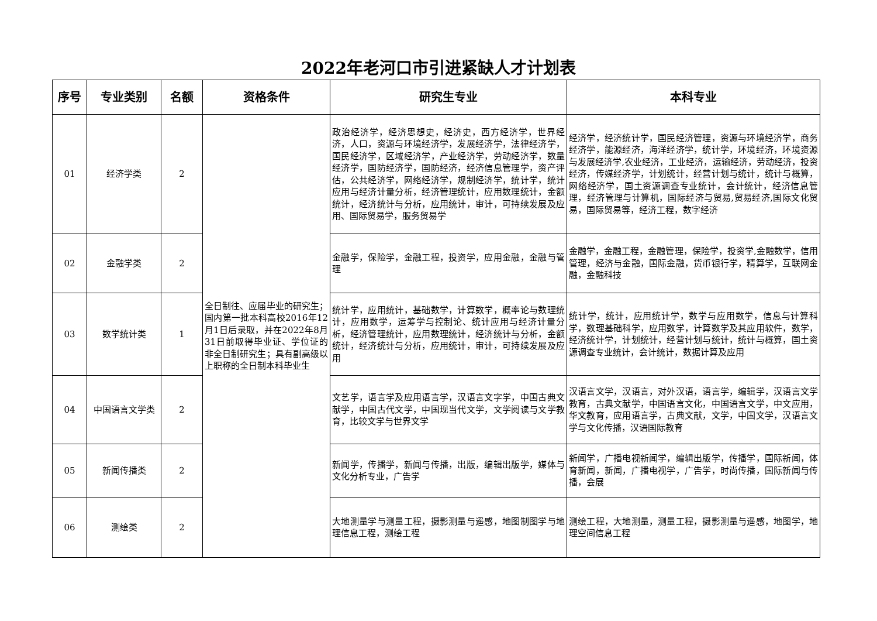2022年老河口市引进紧缺人才计划表
| 序号 | 专业类别 | 名额 | 资格条件 | 研究生专业 | 本科专业 |
| --- | --- | --- | --- | --- | --- |
| 01 | 经济学类 | 2 | 全日制往、应届毕业的研究生；国内第一批本科高校2016年12月1日后录取，并在2022年8月31日前取得毕业证、学位证的非全日制研究生；具有副高级以上职称的全日制本科毕业生 | 政治经济学，经济思想史，经济史，西方经济学，世界经济，人口，资源与环境经济学，发展经济学，法律经济学，国民经济学，区域经济学，产业经济学，劳动经济学，数量经济学，国防经济学，国防经济，经济信息管理学，资产评估，公共经济学，网络经济学，规制经济学，统计学，统计应用与经济计量分析，经济管理统计，应用数理统计，金额统计，经济统计与分析，应用统计，审计，可持续发展及应用、国际贸易学，服务贸易学 | 经济学，经济统计学，国民经济管理，资源与环境经济学，商务经济学，能源经济，海洋经济学，统计学，环境经济，环境资源与发展经济学,农业经济，工业经济，运输经济，劳动经济，投资经济，传媒经济学，计划统计，经营计划与统计，统计与概算，网络经济学，国土资源调查专业统计，会计统计，经济信息管理，经济管理与计算机，国际经济与贸易,贸易经济,国际文化贸易，国际贸易等，经济工程，数字经济 |
| 02 | 金融学类 | 2 | | 金融学，保险学，金融工程，投资学，应用金融，金融与管理 | 金融学，金融工程，金融管理，保险学，投资学,金融数学，信用管理，经济与金融，国际金融，货币银行学，精算学，互联网金融，金融科技 |
| 03 | 数学统计类 | 1 | | 统计学，应用统计，基础数学，计算数学，概率论与数理统计，应用数学，运筹学与控制论、统计应用与经济计量分析，经济管理统计，应用数理统计，经济统计与分析，金额统计，经济统计与分析，应用统计，审计，可持续发展及应用 | 统计学，统计，应用统计学，数学与应用数学，信息与计算科学，数理基础科学，应用数学，计算数学及其应用软件，数学，经济统计学，计划统计，经营计划与统计，统计与概算，国土资源调查专业统计，会计统计，数据计算及应用 |
| 04 | 中国语言文学类 | 2 | | 文艺学，语言学及应用语言学，汉语言文字学，中国古典文献学，中国古代文学，中国现当代文学，文学阅读与文学教育，比较文学与世界文学 | 汉语言文学，汉语言，对外汉语，语言学，编辑学，汉语言文学教育，古典文献学，中国语言文化，中国语言文学，中文应用，华文教育，应用语言学，古典文献，文学，中国文学，汉语言文学与文化传播，汉语国际教育 |
| 05 | 新闻传播类 | 2 | | 新闻学，传播学，新闻与传播，出版，编辑出版学，媒体与文化分析专业，广告学 | 新闻学，广播电视新闻学，编辑出版学，传播学，国际新闻，体育新闻，新闻，广播电视学，广告学，时尚传播，国际新闻与传播，会展 |
| 06 | 测绘类 | 2 | | 大地测量学与测量工程，摄影测量与遥感，地图制图学与地理信息工程，测绘工程 | 测绘工程，大地测量，测量工程，摄影测量与遥感，地图学，地理空间信息工程 |